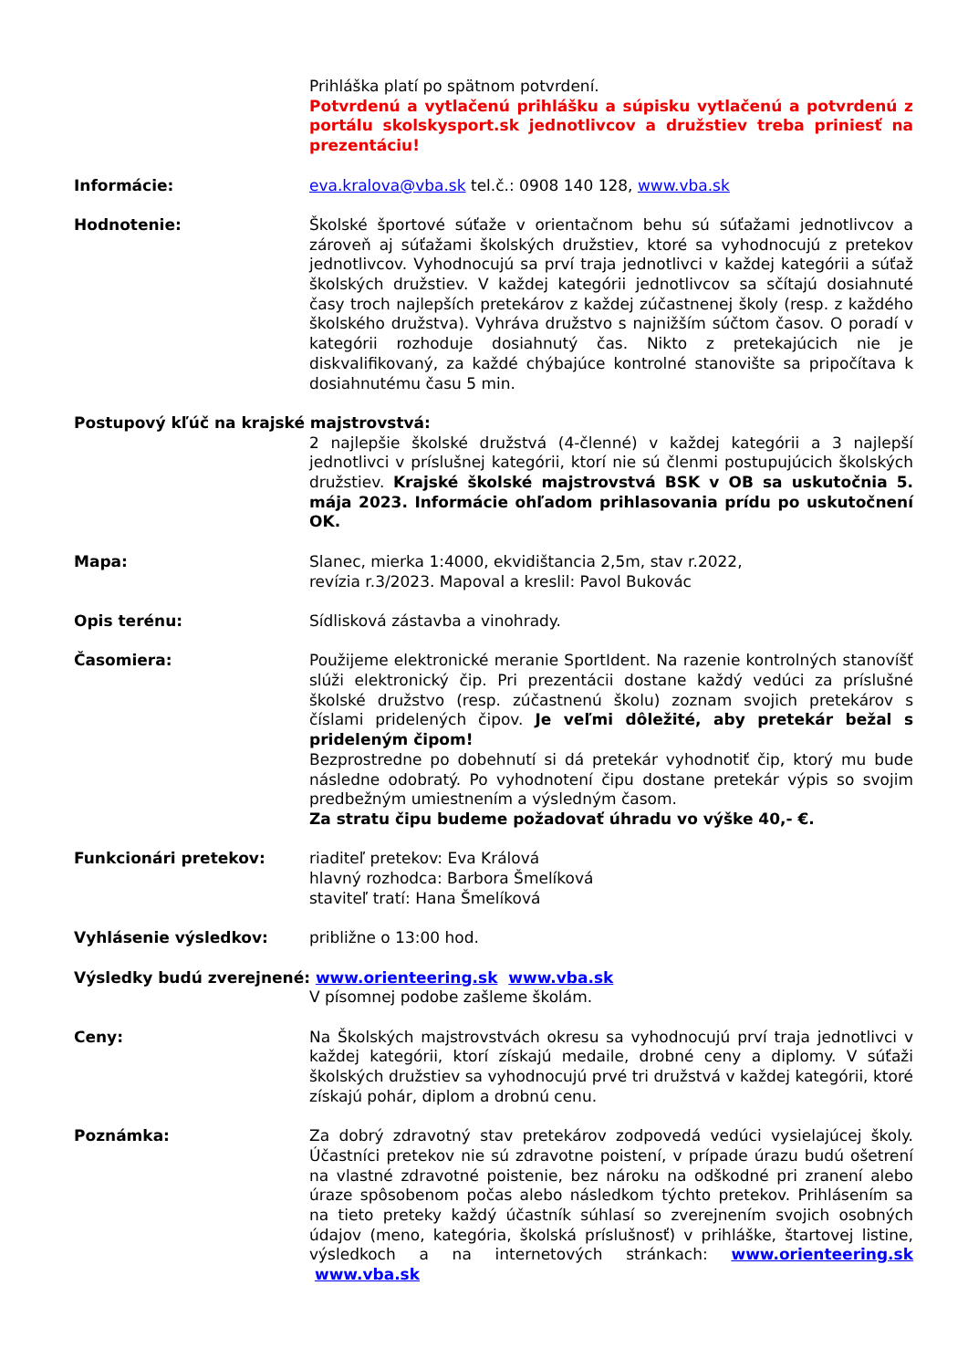Prihláška platí po spätnom potvrdení.
Potvrdenú a vytlačenú prihlášku a súpisku vytlačenú a potvrdenú z portálu skolskysport.sk jednotlivcov a družstiev treba priniesť na prezentáciu!
Informácie: eva.kralova@vba.sk tel.č.: 0908 140 128, www.vba.sk
Hodnotenie: Školské športové súťaže v orientačnom behu sú súťažami jednotlivcov a zároveň aj súťažami školských družstiev, ktoré sa vyhodnocujú z pretekov jednotlivcov. Vyhodnocujú sa prví traja jednotlivci v každej kategórii a súťaž školských družstiev. V každej kategórii jednotlivcov sa sčítajú dosiahnuté časy troch najlepších pretekárov z každej zúčastnenej školy (resp. z každého školského družstva). Vyhráva družstvo s najnižším súčtom časov. O poradí v kategórii rozhoduje dosiahnutý čas. Nikto z pretekajúcich nie je diskvalifikovaný, za každé chýbajúce kontrolné stanovište sa pripočítava k dosiahnutému času 5 min.
Postupový kľúč na krajské majstrovstvá:
2 najlepšie školské družstvá (4-členné) v každej kategórii a 3 najlepší jednotlivci v príslušnej kategórii, ktorí nie sú členmi postupujúcich školských družstiev. Krajské školské majstrovstvá BSK v OB sa uskutočnia 5. mája 2023. Informácie ohľadom prihlasovania prídu po uskutočnení OK.
Mapa: Slanec, mierka 1:4000, ekvidištancia 2,5m, stav r.2022,
revízia r.3/2023. Mapoval a kreslil: Pavol Bukovác
Opis terénu: Sídlisková zástavba a vinohrady.
Časomiera: Použijeme elektronické meranie SportIdent. Na razenie kontrolných stanovíšť slúži elektronický čip. Pri prezentácii dostane každý vedúci za príslušné školské družstvo (resp. zúčastnenú školu) zoznam svojich pretekárov s číslami pridelených čipov. Je veľmi dôležité, aby pretekár bežal s prideleným čipom!
Bezprostredne po dobehnutí si dá pretekár vyhodnotiť čip, ktorý mu bude následne odobratý. Po vyhodnotení čipu dostane pretekár výpis so svojim predbežným umiestnením a výsledným časom.
Za stratu čipu budeme požadovať úhradu vo výške 40,- €.
Funkcionári pretekov: riaditeľ pretekov: Eva Králová
hlavný rozhodca: Barbora Šmelíková
staviteľ tratí: Hana Šmelíková
Vyhlásenie výsledkov: približne o 13:00 hod.
Výsledky budú zverejnené: www.orienteering.sk www.vba.sk
V písomnej podobe zašleme školám.
Ceny: Na Školských majstrovstvách okresu sa vyhodnocujú prví traja jednotlivci v každej kategórii, ktorí získajú medaile, drobné ceny a diplomy. V súťaži školských družstiev sa vyhodnocujú prvé tri družstvá v každej kategórii, ktoré získajú pohár, diplom a drobnú cenu.
Poznámka: Za dobrý zdravotný stav pretekárov zodpovedá vedúci vysielajúcej školy. Účastníci pretekov nie sú zdravotne poistení, v prípade úrazu budú ošetrení na vlastné zdravotné poistenie, bez nároku na odškodné pri zranení alebo úraze spôsobenom počas alebo následkom týchto pretekov. Prihlásením sa na tieto preteky každý účastník súhlasí so zverejnením svojich osobných údajov (meno, kategória, školská príslušnosť) v prihláške, štartovej listine, výsledkoch a na internetových stránkach: www.orienteering.sk www.vba.sk